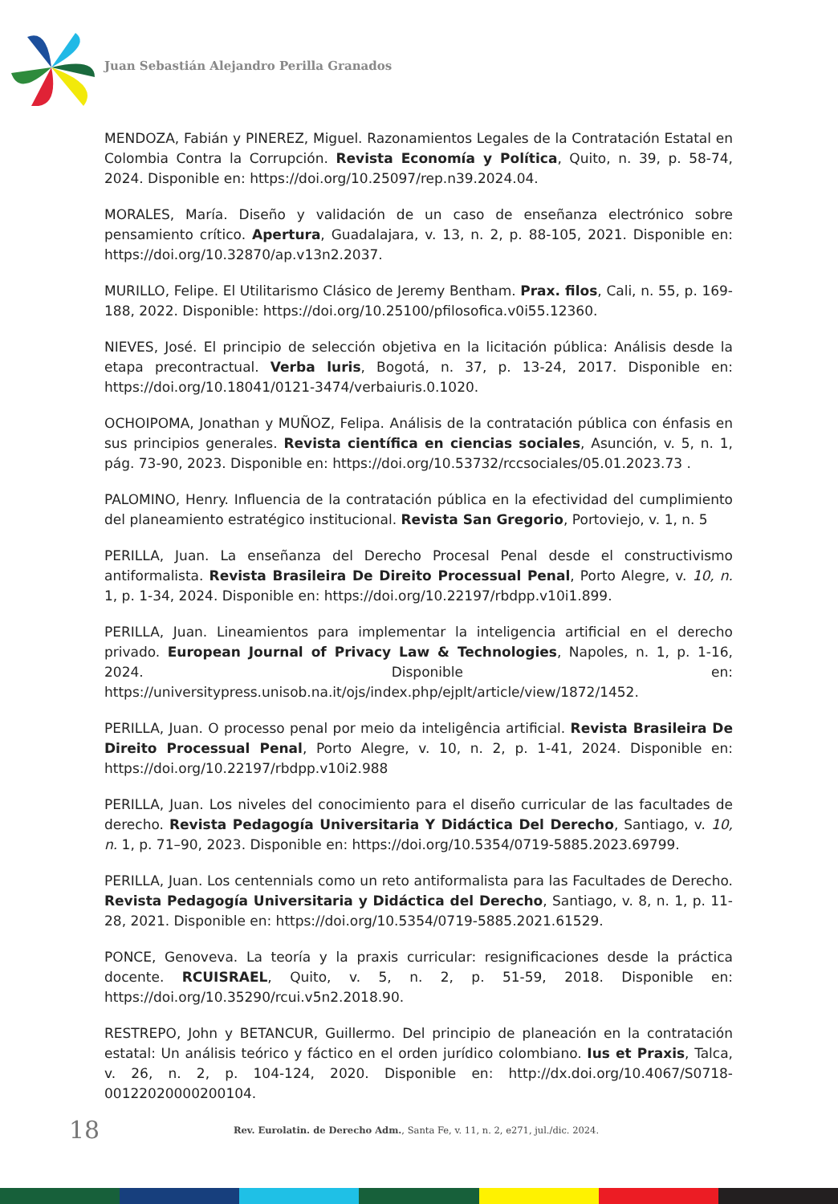Juan Sebastián Alejandro Perilla Granados
MENDOZA, Fabián y PINEREZ, Miguel. Razonamientos Legales de la Contratación Estatal en Colombia Contra la Corrupción. Revista Economía y Política, Quito, n. 39, p. 58-74, 2024. Disponible en: https://doi.org/10.25097/rep.n39.2024.04.
MORALES, María. Diseño y validación de un caso de enseñanza electrónico sobre pensamiento crítico. Apertura, Guadalajara, v. 13, n. 2, p. 88-105, 2021. Disponible en: https://doi.org/10.32870/ap.v13n2.2037.
MURILLO, Felipe. El Utilitarismo Clásico de Jeremy Bentham. Prax. filos, Cali, n. 55, p. 169-188, 2022. Disponible: https://doi.org/10.25100/pfilosofica.v0i55.12360.
NIEVES, José. El principio de selección objetiva en la licitación pública: Análisis desde la etapa precontractual. Verba luris, Bogotá, n. 37, p. 13-24, 2017. Disponible en: https://doi.org/10.18041/0121-3474/verbaiuris.0.1020.
OCHOIPOMA, Jonathan y MUÑOZ, Felipa. Análisis de la contratación pública con énfasis en sus principios generales. Revista científica en ciencias sociales, Asunción, v. 5, n. 1, pág. 73-90, 2023. Disponible en: https://doi.org/10.53732/rccsociales/05.01.2023.73 .
PALOMINO, Henry. Influencia de la contratación pública en la efectividad del cumplimiento del planeamiento estratégico institucional. Revista San Gregorio, Portoviejo, v. 1, n. 5
PERILLA, Juan. La enseñanza del Derecho Procesal Penal desde el constructivismo antiformalista. Revista Brasileira De Direito Processual Penal, Porto Alegre, v. 10, n. 1, p. 1-34, 2024. Disponible en: https://doi.org/10.22197/rbdpp.v10i1.899.
PERILLA, Juan. Lineamientos para implementar la inteligencia artificial en el derecho privado. European Journal of Privacy Law & Technologies, Napoles, n. 1, p. 1-16, 2024. Disponible en: https://universitypress.unisob.na.it/ojs/index.php/ejplt/article/view/1872/1452.
PERILLA, Juan. O processo penal por meio da inteligência artificial. Revista Brasileira De Direito Processual Penal, Porto Alegre, v. 10, n. 2, p. 1-41, 2024. Disponible en: https://doi.org/10.22197/rbdpp.v10i2.988
PERILLA, Juan. Los niveles del conocimiento para el diseño curricular de las facultades de derecho. Revista Pedagogía Universitaria Y Didáctica Del Derecho, Santiago, v. 10, n. 1, p. 71–90, 2023. Disponible en: https://doi.org/10.5354/0719-5885.2023.69799.
PERILLA, Juan. Los centennials como un reto antiformalista para las Facultades de Derecho. Revista Pedagogía Universitaria y Didáctica del Derecho, Santiago, v. 8, n. 1, p. 11-28, 2021. Disponible en: https://doi.org/10.5354/0719-5885.2021.61529.
PONCE, Genoveva. La teoría y la praxis curricular: resignificaciones desde la práctica docente. RCUISRAEL, Quito, v. 5, n. 2, p. 51-59, 2018. Disponible en: https://doi.org/10.35290/rcui.v5n2.2018.90.
RESTREPO, John y BETANCUR, Guillermo. Del principio de planeación en la contratación estatal: Un análisis teórico y fáctico en el orden jurídico colombiano. Ius et Praxis, Talca, v. 26, n. 2, p. 104-124, 2020. Disponible en: http://dx.doi.org/10.4067/S0718-00122020000200104.
18 Rev. Eurolatin. de Derecho Adm., Santa Fe, v. 11, n. 2, e271, jul./dic. 2024.